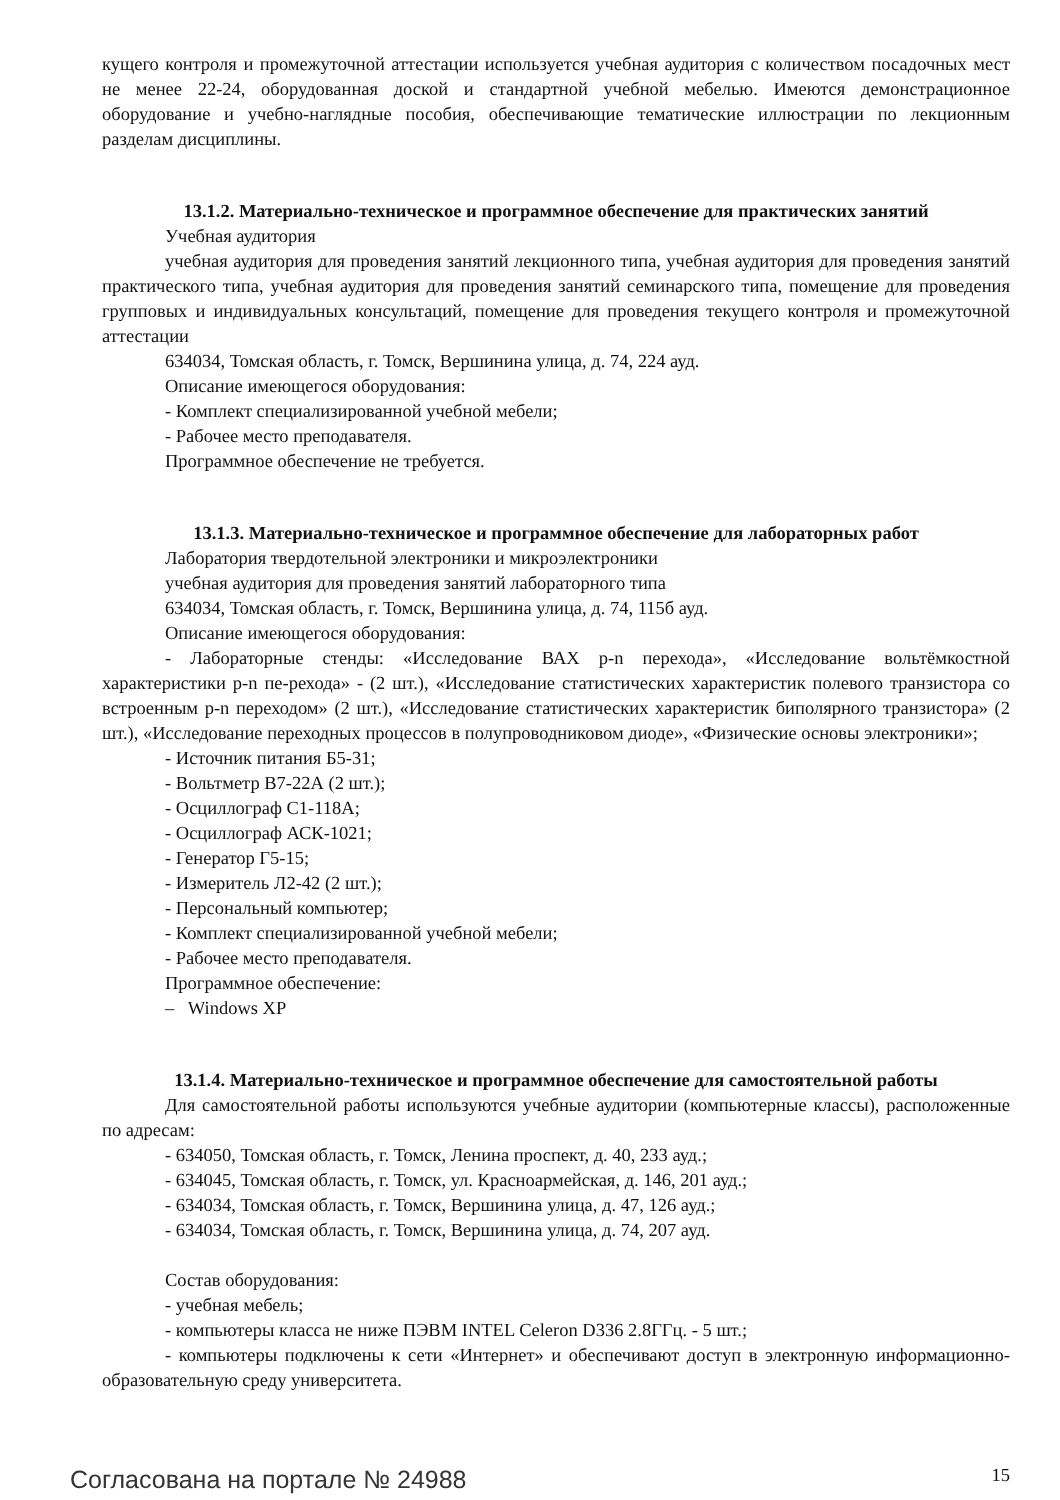кущего контроля и промежуточной аттестации используется учебная аудитория с количеством посадочных мест не менее 22-24, оборудованная доской и стандартной учебной мебелью. Имеются демонстрационное оборудование и учебно-наглядные пособия, обеспечивающие тематические иллюстрации по лекционным разделам дисциплины.
13.1.2. Материально-техническое и программное обеспечение для практических занятий
Учебная аудитория
учебная аудитория для проведения занятий лекционного типа, учебная аудитория для проведения занятий практического типа, учебная аудитория для проведения занятий семинарского типа, помещение для проведения групповых и индивидуальных консультаций, помещение для проведения текущего контроля и промежуточной аттестации
634034, Томская область, г. Томск, Вершинина улица, д. 74, 224 ауд.
Описание имеющегося оборудования:
- Комплект специализированной учебной мебели;
- Рабочее место преподавателя.
Программное обеспечение не требуется.
13.1.3. Материально-техническое и программное обеспечение для лабораторных работ
Лаборатория твердотельной электроники и микроэлектроники
учебная аудитория для проведения занятий лабораторного типа
634034, Томская область, г. Томск, Вершинина улица, д. 74, 115б ауд.
Описание имеющегося оборудования:
- Лабораторные стенды: «Исследование ВАХ p-n перехода», «Исследование вольтёмкостной характеристики p-n пе-рехода» - (2 шт.), «Исследование статистических характеристик полевого транзистора со встроенным p-n переходом» (2 шт.), «Исследование статистических характеристик биполярного транзистора» (2 шт.), «Исследование переходных процессов в полупроводниковом диоде», «Физические основы электроники»;
- Источник питания Б5-31;
- Вольтметр В7-22А (2 шт.);
- Осциллограф С1-118А;
- Осциллограф АСК-1021;
- Генератор Г5-15;
- Измеритель Л2-42 (2 шт.);
- Персональный компьютер;
- Комплект специализированной учебной мебели;
- Рабочее место преподавателя.
Программное обеспечение:
– Windows XP
13.1.4. Материально-техническое и программное обеспечение для самостоятельной работы
Для самостоятельной работы используются учебные аудитории (компьютерные классы), расположенные по адресам:
- 634050, Томская область, г. Томск, Ленина проспект, д. 40, 233 ауд.;
- 634045, Томская область, г. Томск, ул. Красноармейская, д. 146, 201 ауд.;
- 634034, Томская область, г. Томск, Вершинина улица, д. 47, 126 ауд.;
- 634034, Томская область, г. Томск, Вершинина улица, д. 74, 207 ауд.
Состав оборудования:
- учебная мебель;
- компьютеры класса не ниже ПЭВМ INTEL Celeron D336 2.8ГГц. - 5 шт.;
- компьютеры подключены к сети «Интернет» и обеспечивают доступ в электронную информационно-образовательную среду университета.
Согласована на портале № 24988 15